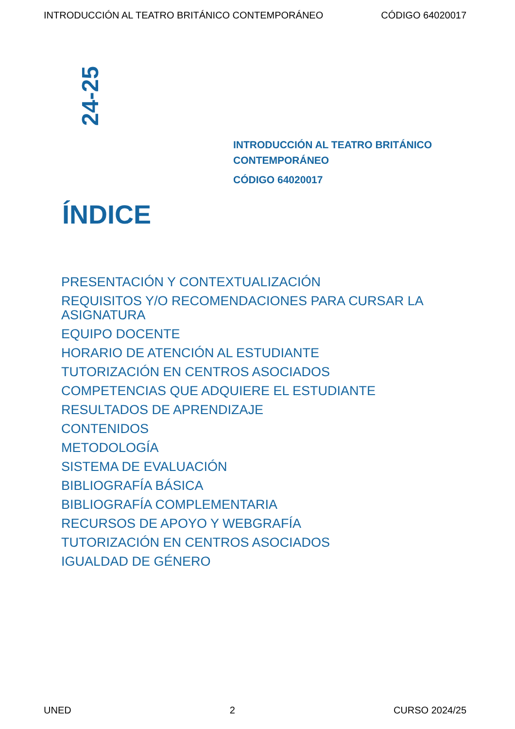INTRODUCCIÓN AL TEATRO BRITÁNICO CONTEMPORÁNEO CÓDIGO 64020017
24-25
INTRODUCCIÓN AL TEATRO BRITÁNICO
CONTEMPORÁNEO
CÓDIGO 64020017
ÍNDICE
PRESENTACIÓN Y CONTEXTUALIZACIÓN
REQUISITOS Y/O RECOMENDACIONES PARA CURSAR LA ASIGNATURA
EQUIPO DOCENTE
HORARIO DE ATENCIÓN AL ESTUDIANTE
TUTORIZACIÓN EN CENTROS ASOCIADOS
COMPETENCIAS QUE ADQUIERE EL ESTUDIANTE
RESULTADOS DE APRENDIZAJE
CONTENIDOS
METODOLOGÍA
SISTEMA DE EVALUACIÓN
BIBLIOGRAFÍA BÁSICA
BIBLIOGRAFÍA COMPLEMENTARIA
RECURSOS DE APOYO Y WEBGRAFÍA
TUTORIZACIÓN EN CENTROS ASOCIADOS
IGUALDAD DE GÉNERO
UNED 2 CURSO 2024/25